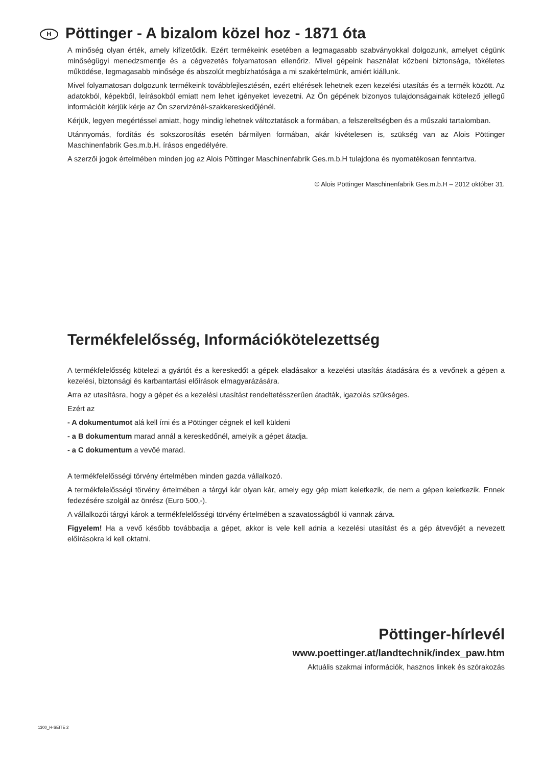H Pöttinger - A bizalom közel hoz - 1871 óta
A minőség olyan érték, amely kifizetődik. Ezért termékeink esetében a legmagasabb szabványokkal dolgozunk, amelyet cégünk minőségügyi menedzsmentje és a cégvezetés folyamatosan ellenőriz. Mivel gépeink használat közbeni biztonsága, tökéletes működése, legmagasabb minősége és abszolút megbízhatósága a mi szakértelmünk, amiért kiállunk.
Mivel folyamatosan dolgozunk termékeink továbbfejlesztésén, ezért eltérések lehetnek ezen kezelési utasítás és a termék között. Az adatokból, képekből, leírásokból emiatt nem lehet igényeket levezetni. Az Ön gépének bizonyos tulajdonságainak kötelező jellegű információit kérjük kérje az Ön szervizénél-szakkereskedőjénél.
Kérjük, legyen megértéssel amiatt, hogy mindig lehetnek változtatások a formában, a felszereltségben és a műszaki tartalomban.
Utánnyomás, fordítás és sokszorosítás esetén bármilyen formában, akár kivételesen is, szükség van az Alois Pöttinger Maschinenfabrik Ges.m.b.H. írásos engedélyére.
A szerzői jogok értelmében minden jog az Alois Pöttinger Maschinenfabrik Ges.m.b.H tulajdona és nyomatékosan fenntartva.
© Alois Pöttinger Maschinenfabrik Ges.m.b.H – 2012 október 31.
Termékfelelősség, Információkötelezettség
A termékfelelősség kötelezi a gyártót és a kereskedőt a gépek eladásakor a kezelési utasítás átadására és a vevőnek a gépen a kezelési, biztonsági és karbantartási előírások elmagyarázására.
Arra az utasításra, hogy a gépet és a kezelési utasítást rendeltetésszerűen átadták, igazolás szükséges.
Ezért az
- A dokumentumot alá kell írni és a Pöttinger cégnek el kell küldeni
- a B dokumentum marad annál a kereskedőnél, amelyik a gépet átadja.
- a C dokumentum a vevőé marad.
A termékfelelősségi törvény értelmében minden gazda vállalkozó.
A termékfelelősségi törvény értelmében a tárgyi kár olyan kár, amely egy gép miatt keletkezik, de nem a gépen keletkezik. Ennek fedezésére szolgál az önrész (Euro 500,-).
A vállalkozói tárgyi károk a termékfelelősségi törvény értelmében a szavatosságból ki vannak zárva.
Figyelem! Ha a vevő később továbbadja a gépet, akkor is vele kell adnia a kezelési utasítást és a gép átvevőjét a nevezett előírásokra ki kell oktatni.
Pöttinger-hírlevél
www.poettinger.at/landtechnik/index_paw.htm
Aktuális szakmai információk, hasznos linkek és szórakozás
1300_H-SEITE 2